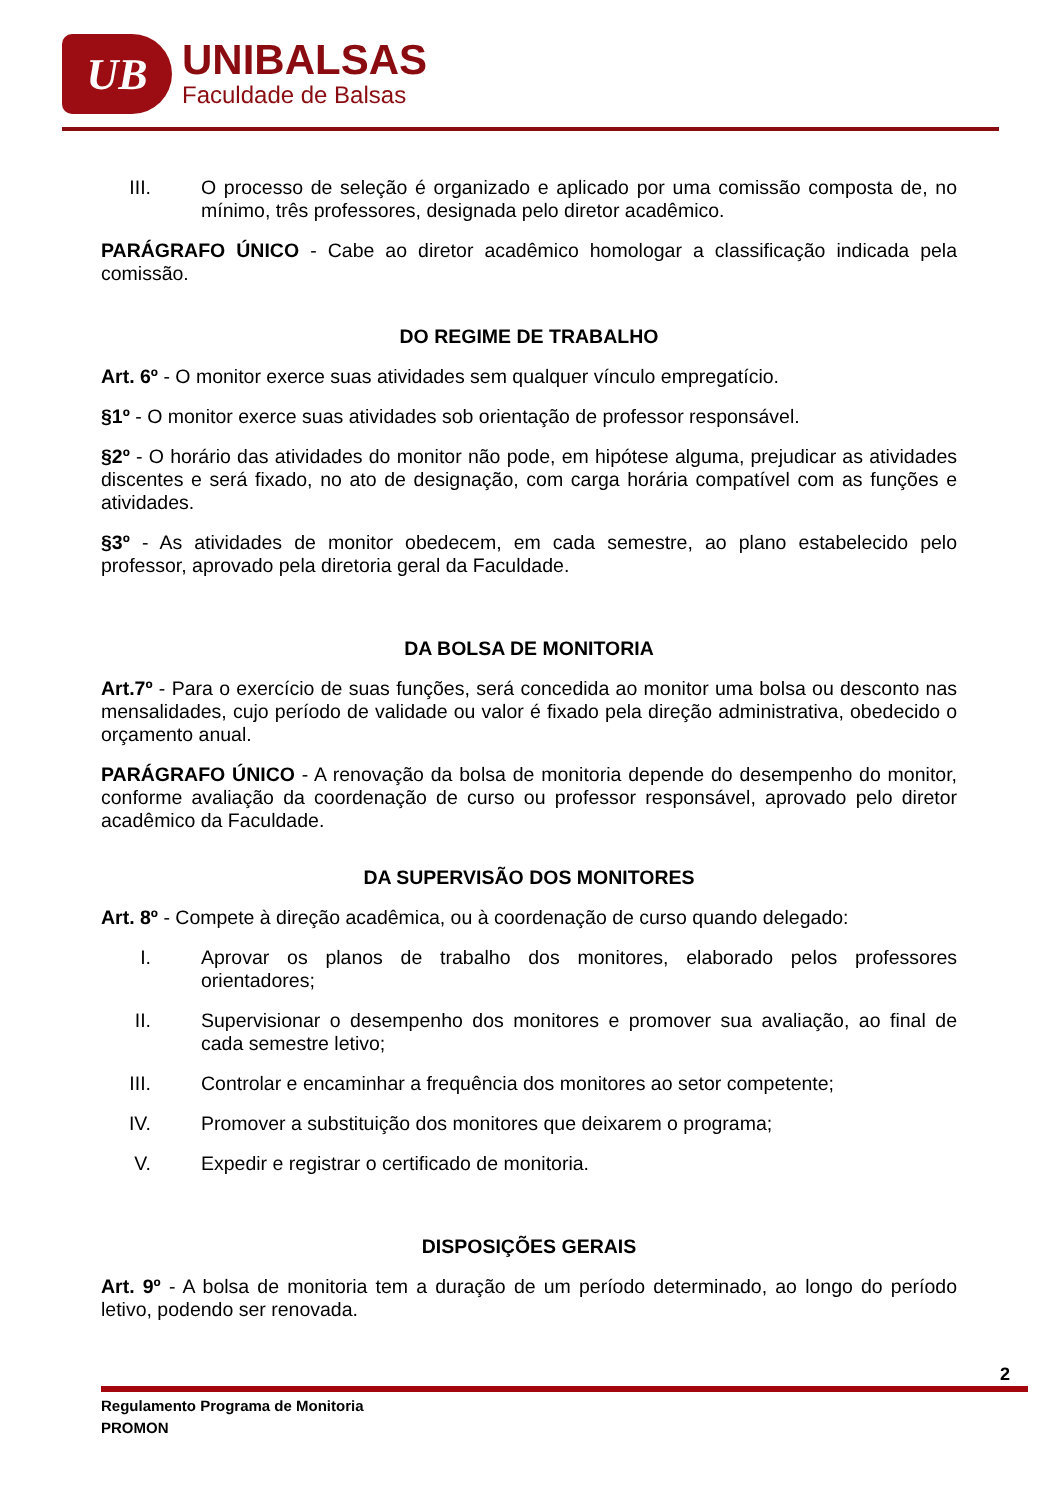UB
UNIBALSAS
Faculdade de Balsas
III. O processo de seleção é organizado e aplicado por uma comissão composta de, no mínimo, três professores, designada pelo diretor acadêmico.
PARÁGRAFO ÚNICO - Cabe ao diretor acadêmico homologar a classificação indicada pela comissão.
DO REGIME DE TRABALHO
Art. 6º - O monitor exerce suas atividades sem qualquer vínculo empregatício.
§1º - O monitor exerce suas atividades sob orientação de professor responsável.
§2º - O horário das atividades do monitor não pode, em hipótese alguma, prejudicar as atividades discentes e será fixado, no ato de designação, com carga horária compatível com as funções e atividades.
§3º - As atividades de monitor obedecem, em cada semestre, ao plano estabelecido pelo professor, aprovado pela diretoria geral da Faculdade.
DA BOLSA DE MONITORIA
Art.7º - Para o exercício de suas funções, será concedida ao monitor uma bolsa ou desconto nas mensalidades, cujo período de validade ou valor é fixado pela direção administrativa, obedecido o orçamento anual.
PARÁGRAFO ÚNICO - A renovação da bolsa de monitoria depende do desempenho do monitor, conforme avaliação da coordenação de curso ou professor responsável, aprovado pelo diretor acadêmico da Faculdade.
DA SUPERVISÃO DOS MONITORES
Art. 8º - Compete à direção acadêmica, ou à coordenação de curso quando delegado:
I. Aprovar os planos de trabalho dos monitores, elaborado pelos professores orientadores;
II. Supervisionar o desempenho dos monitores e promover sua avaliação, ao final de cada semestre letivo;
III. Controlar e encaminhar a frequência dos monitores ao setor competente;
IV. Promover a substituição dos monitores que deixarem o programa;
V. Expedir e registrar o certificado de monitoria.
DISPOSIÇÕES GERAIS
Art. 9º - A bolsa de monitoria tem a duração de um período determinado, ao longo do período letivo, podendo ser renovada.
2
Regulamento Programa de Monitoria
PROMON